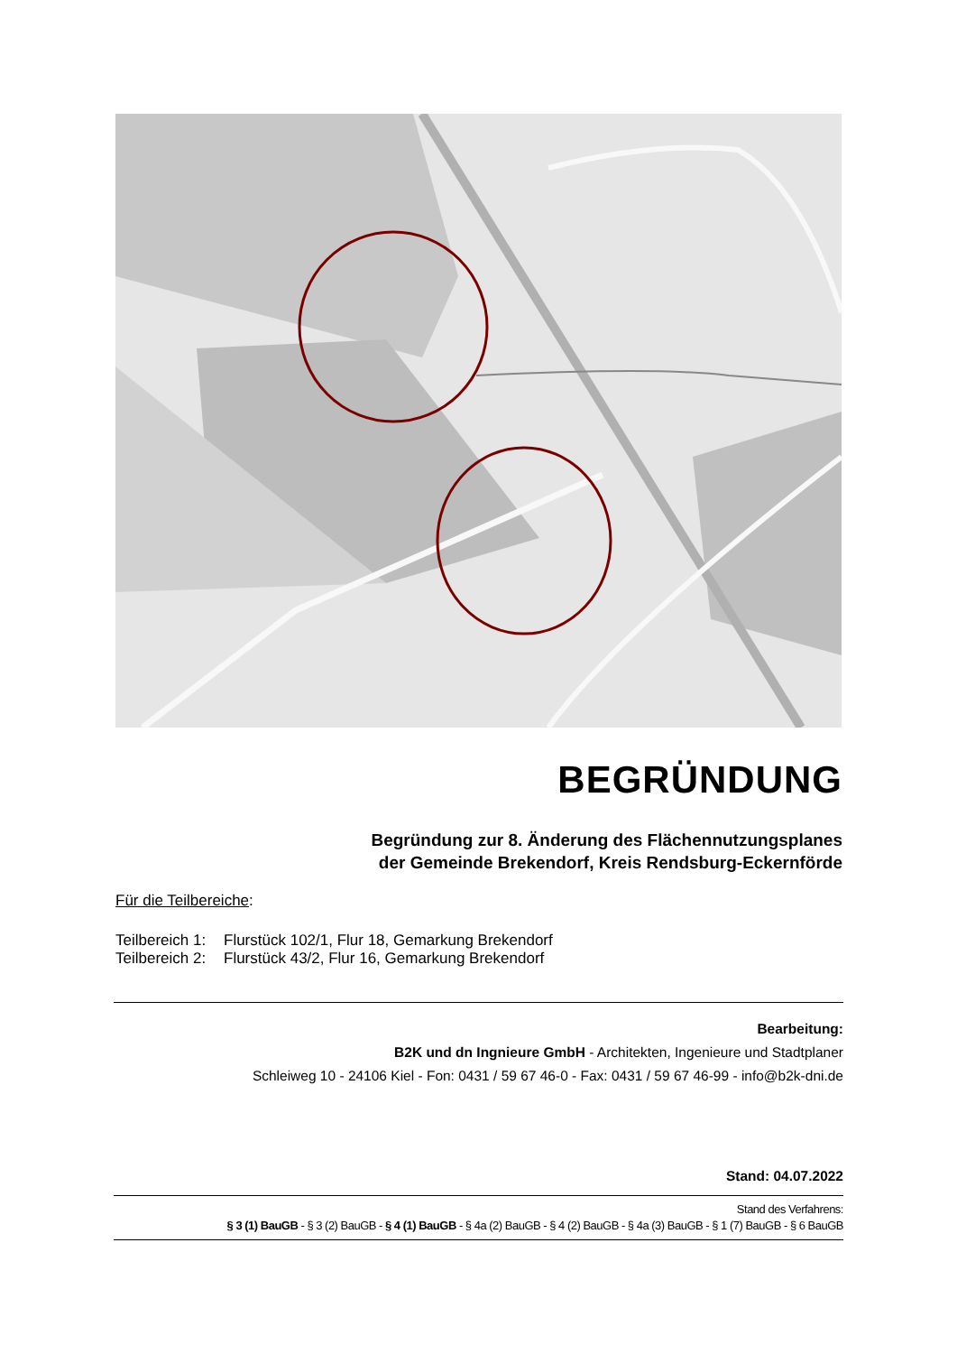BEGRÜNDUNG
Begründung zur 8. Änderung des Flächennutzungsplanes
der Gemeinde Brekendorf, Kreis Rendsburg-Eckernförde
Für die Teilbereiche:
Teilbereich 1: Flurstück 102/1, Flur 18, Gemarkung Brekendorf
Teilbereich 2: Flurstück 43/2, Flur 16, Gemarkung Brekendorf
Bearbeitung:
B2K und dn Ingnieure GmbH - Architekten, Ingenieure und Stadtplaner
Schleiweg 10 - 24106 Kiel - Fon: 0431 / 59 67 46-0 - Fax: 0431 / 59 67 46-99 - info@b2k-dni.de
Stand: 04.07.2022
Stand des Verfahrens:
§ 3 (1) BauGB - § 3 (2) BauGB - § 4 (1) BauGB - § 4a (2) BauGB - § 4 (2) BauGB - § 4a (3) BauGB - § 1 (7) BauGB - § 6 BauGB